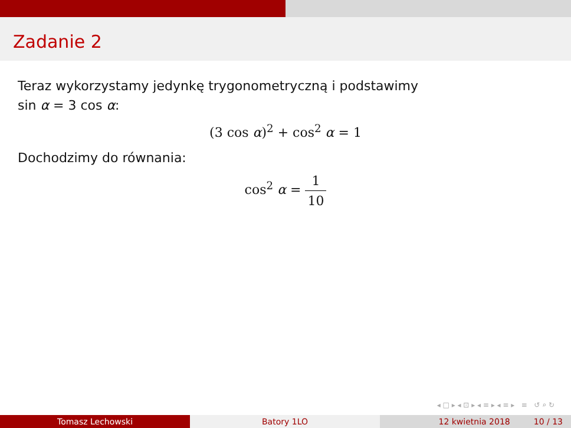Zadanie 2
Teraz wykorzystamy jedynkę trygonometryczną i podstawimy
sin α = 3 cos α:
(3 cos α)<sup>2</sup> + cos<sup>2</sup> α = 1
Dochodzimy do równania:
cos<sup>2</sup> α = 1 10
◂ □ ▸ ◂ ⊡ ▸ ◂ ≡ ▸ ◂ ≡ ▸ ≡ ↺ ⌕ ↻
Tomasz Lechowski Batory 1LO 12 kwietnia 2018 10 / 13